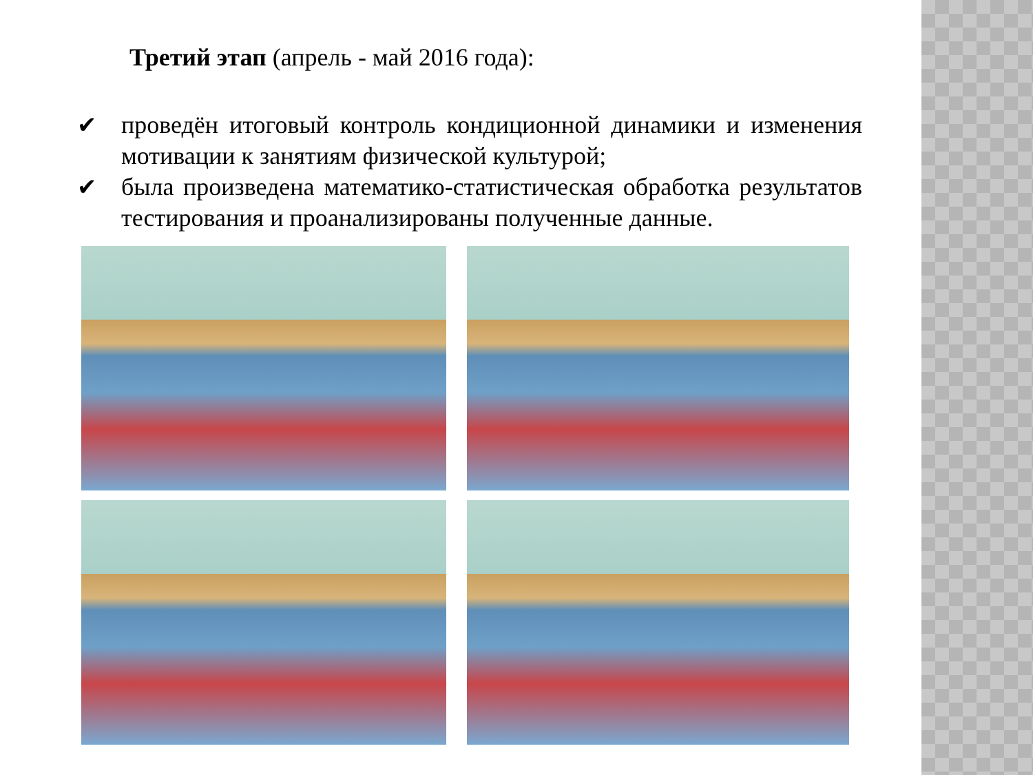Третий этап (апрель - май 2016 года):
✔ проведён итоговый контроль кондиционной динамики и изменения мотивации к занятиям физической культурой;
✔ была произведена математико-статистическая обработка результатов тестирования и проанализированы полученные данные.